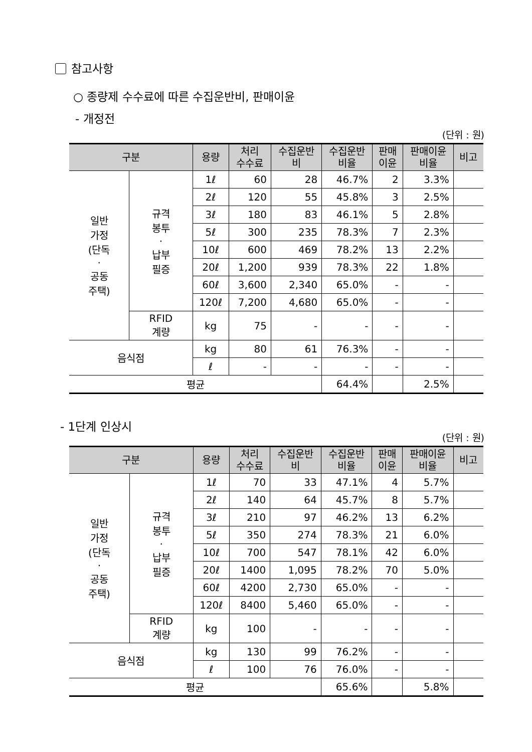참고사항
○ 종량제 수수료에 따른 수집운반비, 판매이윤
- 개정전
(단위 : 원)
| 구분 | | 용량 | 처리 수수료 | 수집운반 비 | 수집운반 비율 | 판매 이윤 | 판매이윤 비율 | 비고 |
| --- | --- | --- | --- | --- | --- | --- | --- | --- |
| 일반 가정 (단독 · 공동 주택) | 규격 봉투 · 납부 필증 | 1ℓ | 60 | 28 | 46.7% | 2 | 3.3% | |
| | | 2ℓ | 120 | 55 | 45.8% | 3 | 2.5% | |
| | | 3ℓ | 180 | 83 | 46.1% | 5 | 2.8% | |
| | | 5ℓ | 300 | 235 | 78.3% | 7 | 2.3% | |
| | | 10ℓ | 600 | 469 | 78.2% | 13 | 2.2% | |
| | | 20ℓ | 1,200 | 939 | 78.3% | 22 | 1.8% | |
| | | 60ℓ | 3,600 | 2,340 | 65.0% | - | - | |
| | | 120ℓ | 7,200 | 4,680 | 65.0% | - | - | |
| | RFID 계량 | kg | 75 | - | - | - | - | |
| 음식점 | | kg | 80 | 61 | 76.3% | - | - | |
| | | ℓ | - | - | - | - | - | |
| 평균 | | | | | 64.4% | | 2.5% | |
- 1단계 인상시
(단위 : 원)
| 구분 | | 용량 | 처리 수수료 | 수집운반 비 | 수집운반 비율 | 판매 이윤 | 판매이윤 비율 | 비고 |
| --- | --- | --- | --- | --- | --- | --- | --- | --- |
| 일반 가정 (단독 · 공동 주택) | 규격 봉투 · 납부 필증 | 1ℓ | 70 | 33 | 47.1% | 4 | 5.7% | |
| | | 2ℓ | 140 | 64 | 45.7% | 8 | 5.7% | |
| | | 3ℓ | 210 | 97 | 46.2% | 13 | 6.2% | |
| | | 5ℓ | 350 | 274 | 78.3% | 21 | 6.0% | |
| | | 10ℓ | 700 | 547 | 78.1% | 42 | 6.0% | |
| | | 20ℓ | 1400 | 1,095 | 78.2% | 70 | 5.0% | |
| | | 60ℓ | 4200 | 2,730 | 65.0% | - | - | |
| | | 120ℓ | 8400 | 5,460 | 65.0% | - | - | |
| | RFID 계량 | kg | 100 | - | - | - | - | |
| 음식점 | | kg | 130 | 99 | 76.2% | - | - | |
| | | ℓ | 100 | 76 | 76.0% | - | - | |
| 평균 | | | | | 65.6% | | 5.8% | |